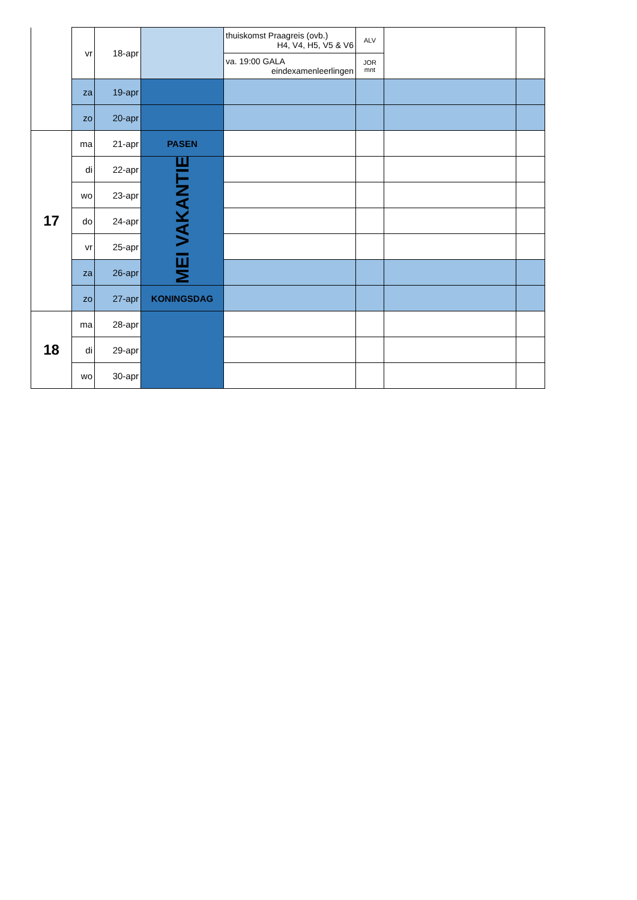| | vr | 18-apr | | thuiskomst Praagreis (ovb.) H4, V4, H5, V5 & V6 | ALV | | |
| | | | | va. 19:00 GALA eindexamenleerlingen | JOR mnt | | |
| | za | 19-apr | | | | | |
| | zo | 20-apr | | | | | |
| 17 | ma | 21-apr | PASEN | | | | |
| | di | 22-apr | MEI VAKANTIE | | | | |
| | wo | 23-apr | | | | | |
| | do | 24-apr | | | | | |
| | vr | 25-apr | | | | | |
| | za | 26-apr | | | | | |
| | zo | 27-apr | KONINGSDAG | | | | |
| 18 | ma | 28-apr | | | | | |
| | di | 29-apr | | | | | |
| | wo | 30-apr | | | | | |